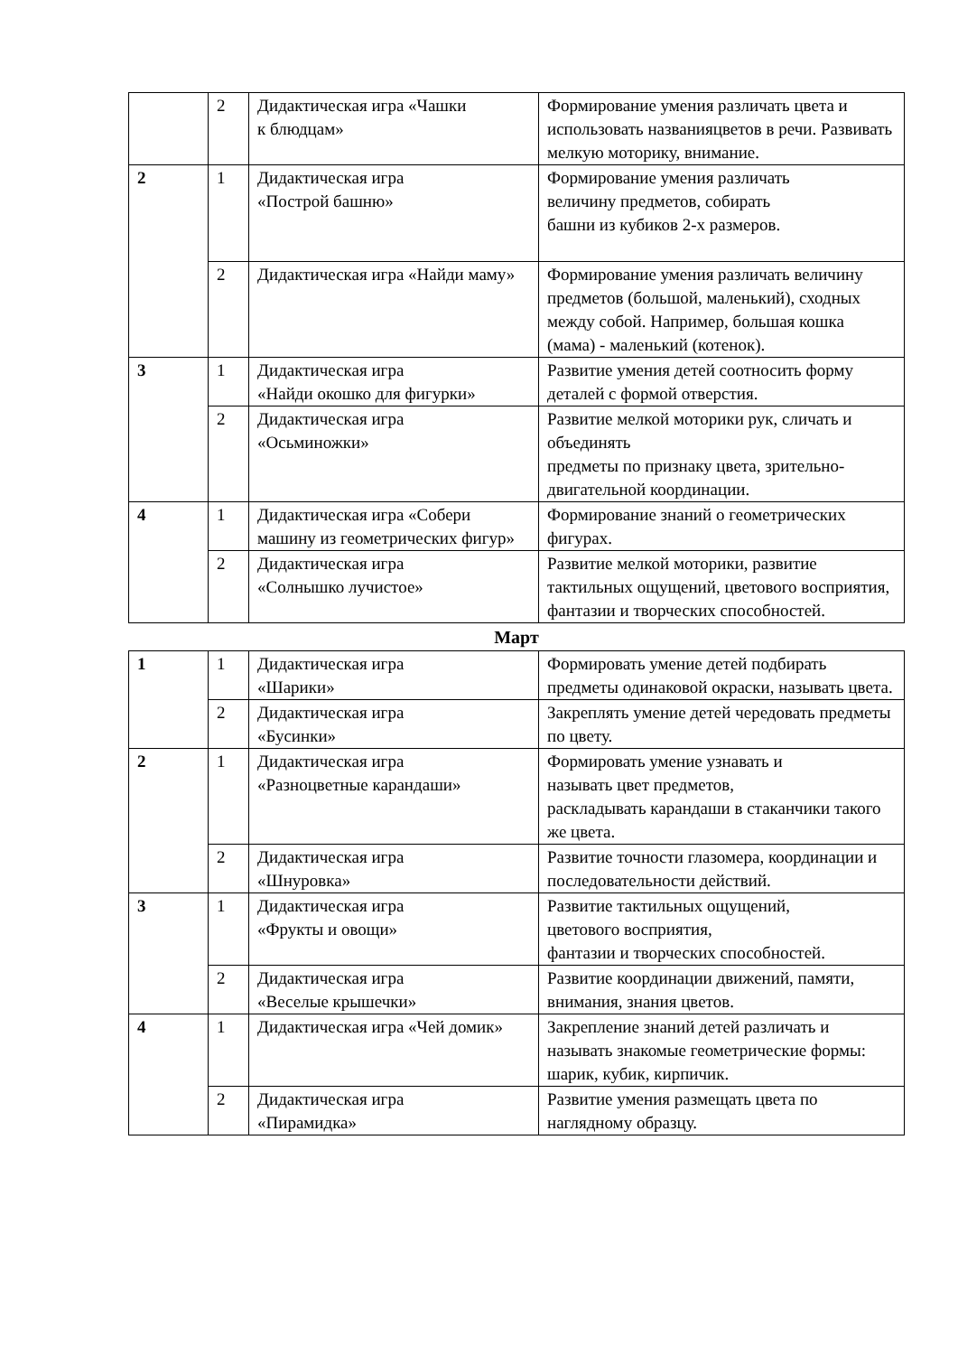| | 2 | Дидактическая игра «Чашки к блюдцам» | Формирование умения различать цвета и использовать названияцветов в речи. Развивать мелкую моторику, внимание. |
| 2 | 1 | Дидактическая игра «Построй башню» | Формирование умения различать величину предметов, собирать башни из кубиков 2-х размеров. |
| | 2 | Дидактическая игра «Найди маму» | Формирование умения различать величину предметов (большой, маленький), сходных между собой. Например, большая кошка (мама) - маленький (котенок). |
| 3 | 1 | Дидактическая игра «Найди окошко для фигурки» | Развитие умения детей соотносить форму деталей с формой отверстия. |
| | 2 | Дидактическая игра «Осьминожки» | Развитие мелкой моторики рук, сличать и объединять предметы по признаку цвета, зрительно-двигательной координации. |
| 4 | 1 | Дидактическая игра «Собери машину из геометрических фигур» | Формирование знаний о геометрических фигурах. |
| | 2 | Дидактическая игра «Солнышко лучистое» | Развитие мелкой моторики, развитие тактильных ощущений, цветового восприятия, фантазии и творческих способностей. |
Март
| 1 | 1 | Дидактическая игра «Шарики» | Формировать умение детей подбирать предметы одинаковой окраски, называть цвета. |
| | 2 | Дидактическая игра «Бусинки» | Закреплять умение детей чередовать предметы по цвету. |
| 2 | 1 | Дидактическая игра «Разноцветные карандаши» | Формировать умение узнавать и называть цвет предметов, раскладывать карандаши в стаканчики такого же цвета. |
| | 2 | Дидактическая игра «Шнуровка» | Развитие точности глазомера, координации и последовательности действий. |
| 3 | 1 | Дидактическая игра «Фрукты и овощи» | Развитие тактильных ощущений, цветового восприятия, фантазии и творческих способностей. |
| | 2 | Дидактическая игра «Веселые крышечки» | Развитие координации движений, памяти, внимания, знания цветов. |
| 4 | 1 | Дидактическая игра «Чей домик» | Закрепление знаний детей различать и называть знакомые геометрические формы: шарик, кубик, кирпичик. |
| | 2 | Дидактическая игра «Пирамидка» | Развитие умения размещать цвета по наглядному образцу. |